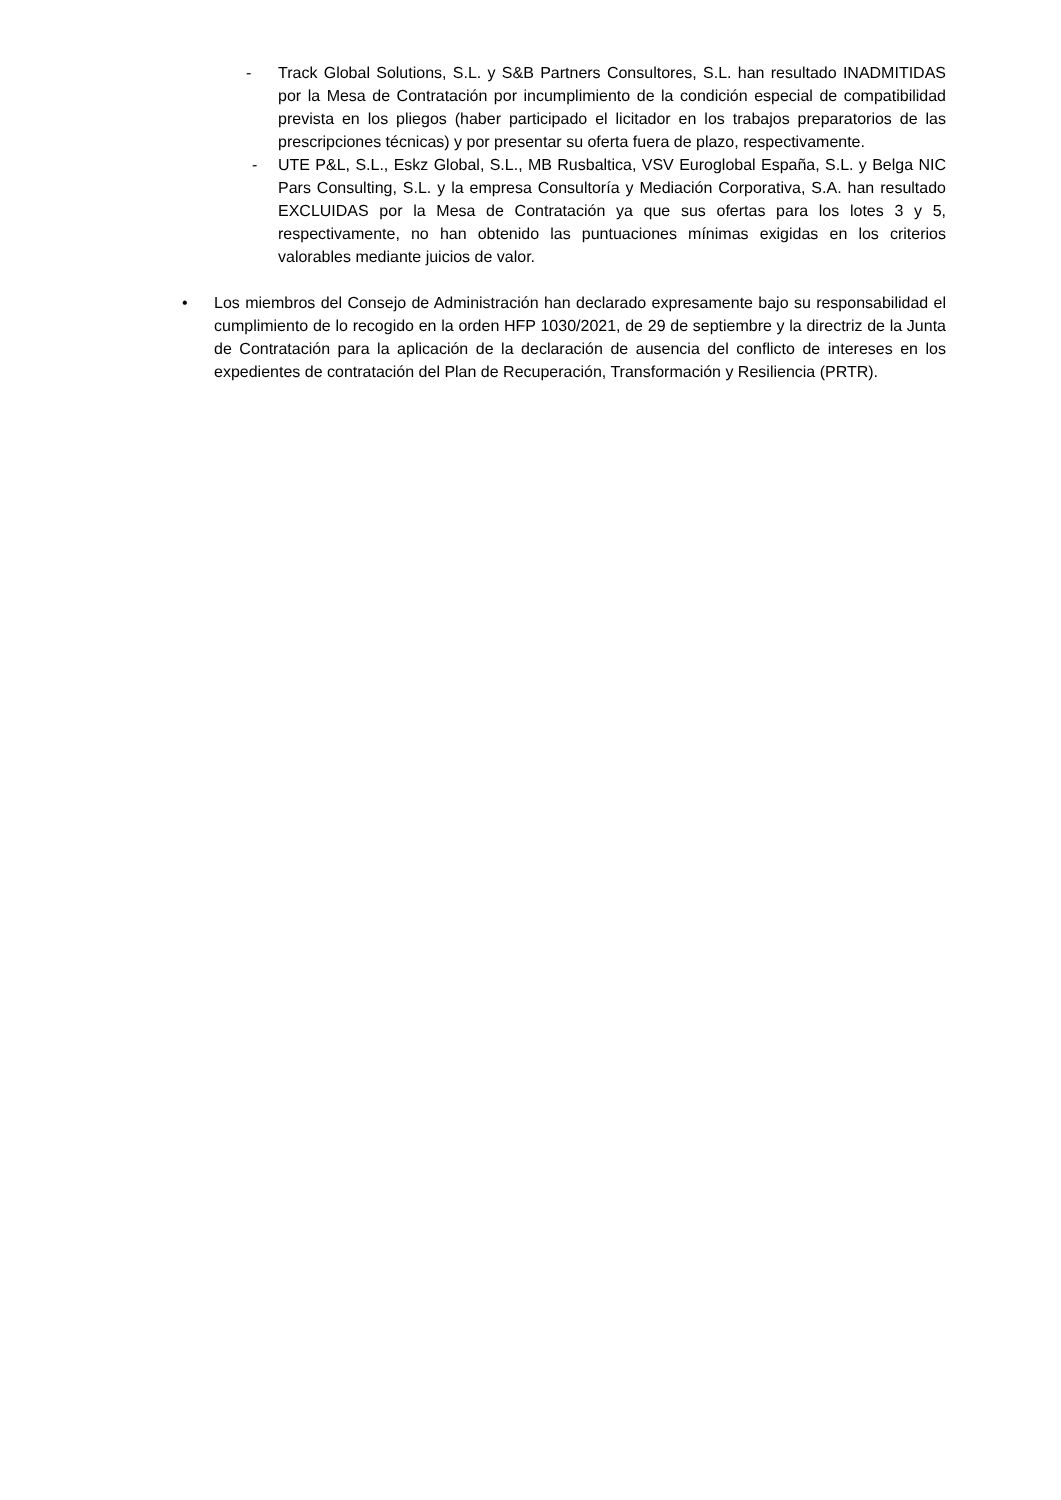- Track Global Solutions, S.L. y S&B Partners Consultores, S.L. han resultado INADMITIDAS por la Mesa de Contratación por incumplimiento de la condición especial de compatibilidad prevista en los pliegos (haber participado el licitador en los trabajos preparatorios de las prescripciones técnicas) y por presentar su oferta fuera de plazo, respectivamente.
- UTE P&L, S.L., Eskz Global, S.L., MB Rusbaltica, VSV Euroglobal España, S.L. y Belga NIC Pars Consulting, S.L. y la empresa Consultoría y Mediación Corporativa, S.A. han resultado EXCLUIDAS por la Mesa de Contratación ya que sus ofertas para los lotes 3 y 5, respectivamente, no han obtenido las puntuaciones mínimas exigidas en los criterios valorables mediante juicios de valor.
• Los miembros del Consejo de Administración han declarado expresamente bajo su responsabilidad el cumplimiento de lo recogido en la orden HFP 1030/2021, de 29 de septiembre y la directriz de la Junta de Contratación para la aplicación de la declaración de ausencia del conflicto de intereses en los expedientes de contratación del Plan de Recuperación, Transformación y Resiliencia (PRTR).